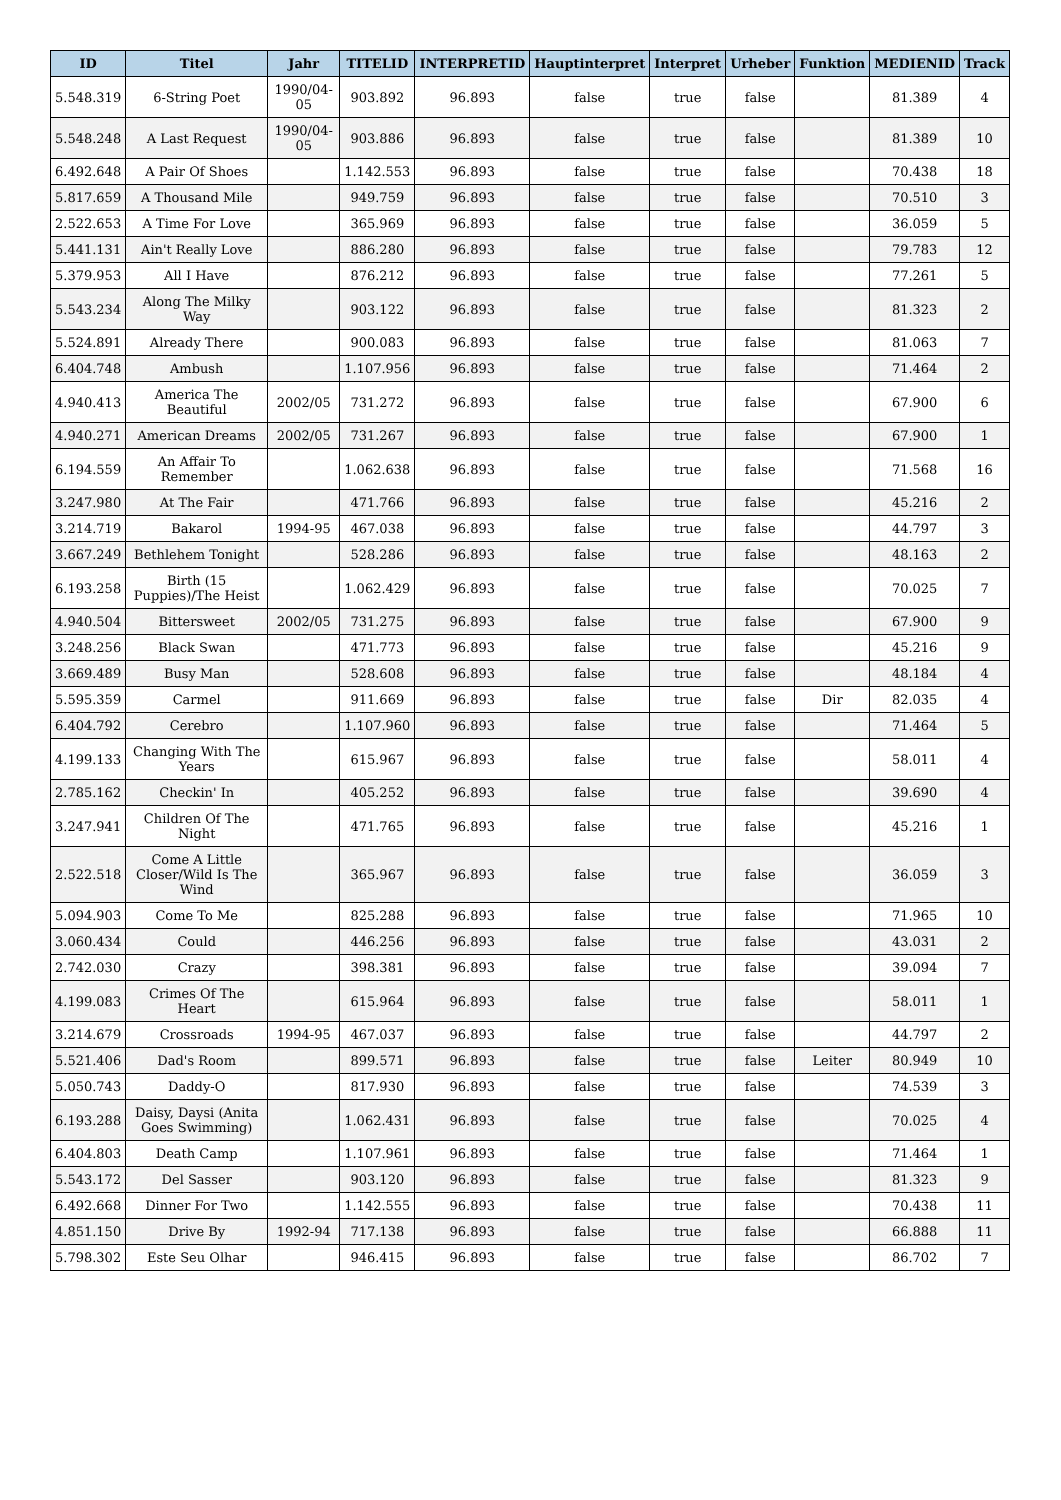| ID | Titel | Jahr | TITELID | INTERPRETID | Hauptinterpret | Interpret | Urheber | Funktion | MEDIENID | Track |
| --- | --- | --- | --- | --- | --- | --- | --- | --- | --- | --- |
| 5.548.319 | 6-String Poet | 1990/04-05 | 903.892 | 96.893 | false | true | false | | 81.389 | 4 |
| 5.548.248 | A Last Request | 1990/04-05 | 903.886 | 96.893 | false | true | false | | 81.389 | 10 |
| 6.492.648 | A Pair Of Shoes | | 1.142.553 | 96.893 | false | true | false | | 70.438 | 18 |
| 5.817.659 | A Thousand Mile | | 949.759 | 96.893 | false | true | false | | 70.510 | 3 |
| 2.522.653 | A Time For Love | | 365.969 | 96.893 | false | true | false | | 36.059 | 5 |
| 5.441.131 | Ain't Really Love | | 886.280 | 96.893 | false | true | false | | 79.783 | 12 |
| 5.379.953 | All I Have | | 876.212 | 96.893 | false | true | false | | 77.261 | 5 |
| 5.543.234 | Along The Milky Way | | 903.122 | 96.893 | false | true | false | | 81.323 | 2 |
| 5.524.891 | Already There | | 900.083 | 96.893 | false | true | false | | 81.063 | 7 |
| 6.404.748 | Ambush | | 1.107.956 | 96.893 | false | true | false | | 71.464 | 2 |
| 4.940.413 | America The Beautiful | 2002/05 | 731.272 | 96.893 | false | true | false | | 67.900 | 6 |
| 4.940.271 | American Dreams | 2002/05 | 731.267 | 96.893 | false | true | false | | 67.900 | 1 |
| 6.194.559 | An Affair To Remember | | 1.062.638 | 96.893 | false | true | false | | 71.568 | 16 |
| 3.247.980 | At The Fair | | 471.766 | 96.893 | false | true | false | | 45.216 | 2 |
| 3.214.719 | Bakarol | 1994-95 | 467.038 | 96.893 | false | true | false | | 44.797 | 3 |
| 3.667.249 | Bethlehem Tonight | | 528.286 | 96.893 | false | true | false | | 48.163 | 2 |
| 6.193.258 | Birth (15 Puppies)/The Heist | | 1.062.429 | 96.893 | false | true | false | | 70.025 | 7 |
| 4.940.504 | Bittersweet | 2002/05 | 731.275 | 96.893 | false | true | false | | 67.900 | 9 |
| 3.248.256 | Black Swan | | 471.773 | 96.893 | false | true | false | | 45.216 | 9 |
| 3.669.489 | Busy Man | | 528.608 | 96.893 | false | true | false | | 48.184 | 4 |
| 5.595.359 | Carmel | | 911.669 | 96.893 | false | true | false | Dir | 82.035 | 4 |
| 6.404.792 | Cerebro | | 1.107.960 | 96.893 | false | true | false | | 71.464 | 5 |
| 4.199.133 | Changing With The Years | | 615.967 | 96.893 | false | true | false | | 58.011 | 4 |
| 2.785.162 | Checkin' In | | 405.252 | 96.893 | false | true | false | | 39.690 | 4 |
| 3.247.941 | Children Of The Night | | 471.765 | 96.893 | false | true | false | | 45.216 | 1 |
| 2.522.518 | Come A Little Closer/Wild Is The Wind | | 365.967 | 96.893 | false | true | false | | 36.059 | 3 |
| 5.094.903 | Come To Me | | 825.288 | 96.893 | false | true | false | | 71.965 | 10 |
| 3.060.434 | Could | | 446.256 | 96.893 | false | true | false | | 43.031 | 2 |
| 2.742.030 | Crazy | | 398.381 | 96.893 | false | true | false | | 39.094 | 7 |
| 4.199.083 | Crimes Of The Heart | | 615.964 | 96.893 | false | true | false | | 58.011 | 1 |
| 3.214.679 | Crossroads | 1994-95 | 467.037 | 96.893 | false | true | false | | 44.797 | 2 |
| 5.521.406 | Dad's Room | | 899.571 | 96.893 | false | true | false | Leiter | 80.949 | 10 |
| 5.050.743 | Daddy-O | | 817.930 | 96.893 | false | true | false | | 74.539 | 3 |
| 6.193.288 | Daisy, Daysi (Anita Goes Swimming) | | 1.062.431 | 96.893 | false | true | false | | 70.025 | 4 |
| 6.404.803 | Death Camp | | 1.107.961 | 96.893 | false | true | false | | 71.464 | 1 |
| 5.543.172 | Del Sasser | | 903.120 | 96.893 | false | true | false | | 81.323 | 9 |
| 6.492.668 | Dinner For Two | | 1.142.555 | 96.893 | false | true | false | | 70.438 | 11 |
| 4.851.150 | Drive By | 1992-94 | 717.138 | 96.893 | false | true | false | | 66.888 | 11 |
| 5.798.302 | Este Seu Olhar | | 946.415 | 96.893 | false | true | false | | 86.702 | 7 |